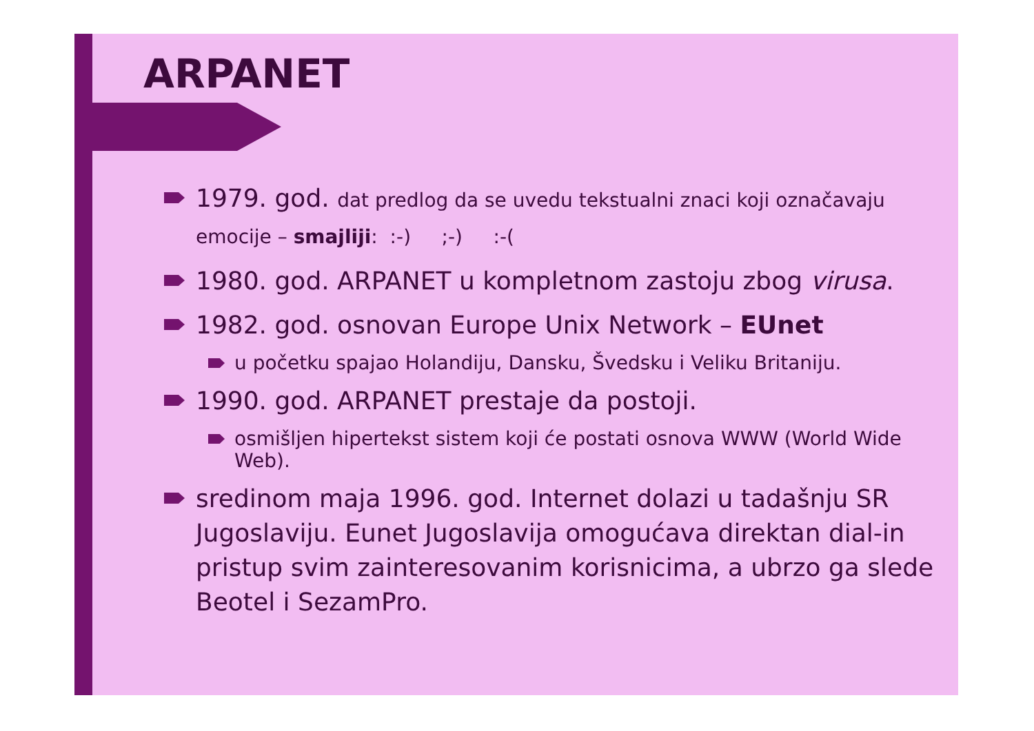ARPANET
1979. god. dat predlog da se uvedu tekstualni znaci koji označavaju emocije – smajliji: :-) ;-) :-(
1980. god. ARPANET u kompletnom zastoju zbog virusa.
1982. god. osnovan Europe Unix Network – EUnet
u početku spajao Holandiju, Dansku, Švedsku i Veliku Britaniju.
1990. god. ARPANET prestaje da postoji.
osmišljen hipertekst sistem koji će postati osnova WWW (World Wide Web).
sredinom maja 1996. god. Internet dolazi u tadašnju SR Jugoslaviju. Eunet Jugoslavija omogućava direktan dial-in pristup svim zainteresovanim korisnicima, a ubrzo ga slede Beotel i SezamPro.